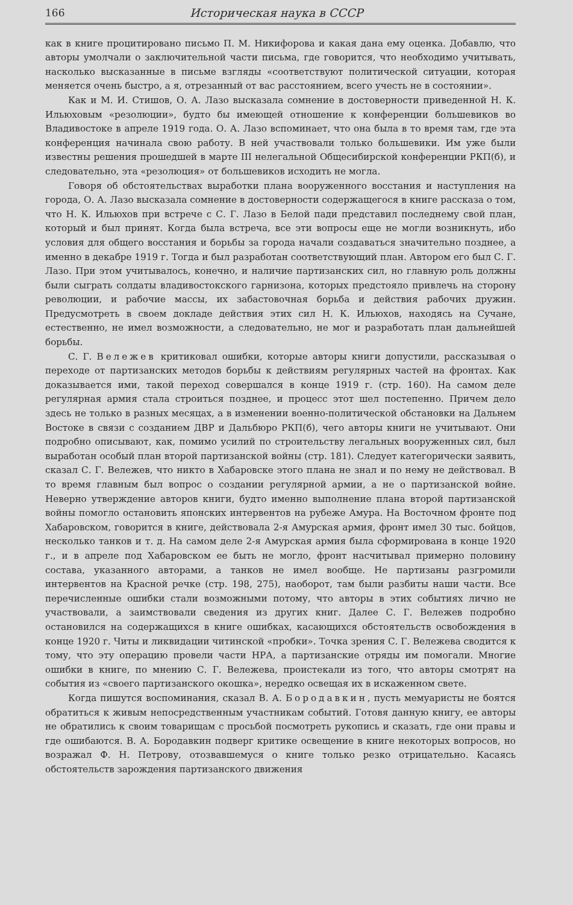166 Историческая наука в СССР
как в книге процитировано письмо П. М. Никифорова и какая дана ему оценка. Добавлю, что авторы умолчали о заключительной части письма, где говорится, что необходимо учитывать, насколько высказанные в письме взгляды «соответствуют политической ситуации, которая меняется очень быстро, а я, отрезанный от вас расстоянием, всего учесть не в состоянии».
Как и М. И. Стишов, О. А. Лазо высказала сомнение в достоверности приведенной Н. К. Ильюховым «резолюции», будто бы имеющей отношение к конференции большевиков во Владивостоке в апреле 1919 года. О. А. Лазо вспоминает, что она была в то время там, где эта конференция начинала свою работу. В ней участвовали только большевики. Им уже были известны решения прошедшей в марте III нелегальной Общесибирской конференции РКП(б), и следовательно, эта «резолюция» от большевиков исходить не могла.
Говоря об обстоятельствах выработки плана вооруженного восстания и наступления на города, О. А. Лазо высказала сомнение в достоверности содержащегося в книге рассказа о том, что Н. К. Ильюхов при встрече с С. Г. Лазо в Белой пади представил последнему свой план, который и был принят. Когда была встреча, все эти вопросы еще не могли возникнуть, ибо условия для общего восстания и борьбы за города начали создаваться значительно позднее, а именно в декабре 1919 г. Тогда и был разработан соответствующий план. Автором его был С. Г. Лазо. При этом учитывалось, конечно, и наличие партизанских сил, но главную роль должны были сыграть солдаты владивостокского гарнизона, которых предстояло привлечь на сторону революции, и рабочие массы, их забастовочная борьба и действия рабочих дружин. Предусмотреть в своем докладе действия этих сил Н. К. Ильюхов, находясь на Сучане, естественно, не имел возможности, а следовательно, не мог и разработать план дальнейшей борьбы.
С. Г. Вележев критиковал ошибки, которые авторы книги допустили, рассказывая о переходе от партизанских методов борьбы к действиям регулярных частей на фронтах. Как доказывается ими, такой переход совершался в конце 1919 г. (стр. 160). На самом деле регулярная армия стала строиться позднее, и процесс этот шел постепенно. Причем дело здесь не только в разных месяцах, а в изменении военно-политической обстановки на Дальнем Востоке в связи с созданием ДВР и Дальбюро РКП(б), чего авторы книги не учитывают. Они подробно описывают, как, помимо усилий по строительству легальных вооруженных сил, был выработан особый план второй партизанской войны (стр. 181). Следует категорически заявить, сказал С. Г. Вележев, что никто в Хабаровске этого плана не знал и по нему не действовал. В то время главным был вопрос о создании регулярной армии, а не о партизанской войне. Неверно утверждение авторов книги, будто именно выполнение плана второй партизанской войны помогло остановить японских интервентов на рубеже Амура. На Восточном фронте под Хабаровском, говорится в книге, действовала 2-я Амурская армия, фронт имел 30 тыс. бойцов, несколько танков и т. д. На самом деле 2-я Амурская армия была сформирована в конце 1920 г., и в апреле под Хабаровском ее быть не могло, фронт насчитывал примерно половину состава, указанного авторами, а танков не имел вообще. Не партизаны разгромили интервентов на Красной речке (стр. 198, 275), наоборот, там были разбиты наши части. Все перечисленные ошибки стали возможными потому, что авторы в этих событиях лично не участвовали, а заимствовали сведения из других книг. Далее С. Г. Вележев подробно остановился на содержащихся в книге ошибках, касающихся обстоятельств освобождения в конце 1920 г. Читы и ликвидации читинской «пробки». Точка зрения С. Г. Вележева сводится к тому, что эту операцию провели части НРА, а партизанские отряды им помогали. Многие ошибки в книге, по мнению С. Г. Вележева, проистекали из того, что авторы смотрят на события из «своего партизанского окошка», нередко освещая их в искаженном свете.
Когда пишутся воспоминания, сказал В. А. Бородавкин, пусть мемуаристы не боятся обратиться к живым непосредственным участникам событий. Готовя данную книгу, ее авторы не обратились к своим товарищам с просьбой посмотреть рукопись и сказать, где они правы и где ошибаются. В. А. Бородавкин подверг критике освещение в книге некоторых вопросов, но возражал Ф. Н. Петрову, отозвавшемуся о книге только резко отрицательно. Касаясь обстоятельств зарождения партизанского движения